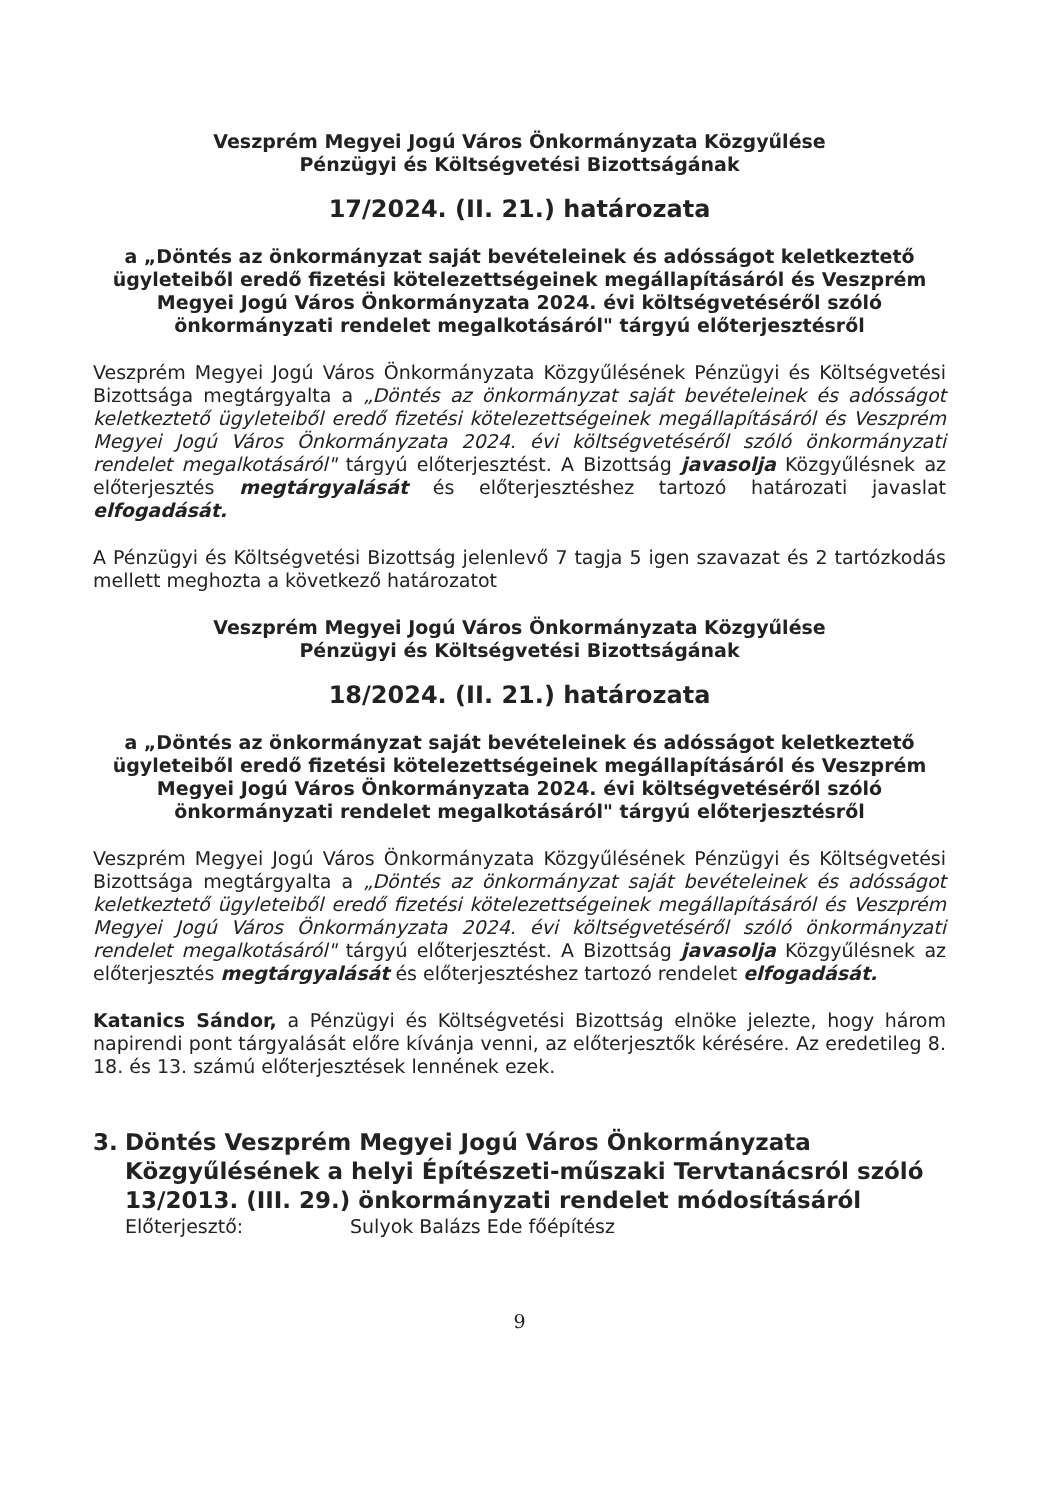Veszprém Megyei Jogú Város Önkormányzata Közgyűlése
Pénzügyi és Költségvetési Bizottságának
17/2024. (II. 21.) határozata
a „Döntés az önkormányzat saját bevételeinek és adósságot keletkeztető ügyleteiből eredő fizetési kötelezettségeinek megállapításáról és Veszprém Megyei Jogú Város Önkormányzata 2024. évi költségvetéséről szóló önkormányzati rendelet megalkotásáról" tárgyú előterjesztésről
Veszprém Megyei Jogú Város Önkormányzata Közgyűlésének Pénzügyi és Költségvetési Bizottsága megtárgyalta a „Döntés az önkormányzat saját bevételeinek és adósságot keletkeztető ügyleteiből eredő fizetési kötelezettségeinek megállapításáról és Veszprém Megyei Jogú Város Önkormányzata 2024. évi költségvetéséről szóló önkormányzati rendelet megalkotásáról" tárgyú előterjesztést. A Bizottság javasolja Közgyűlésnek az előterjesztés megtárgyalását és előterjesztéshez tartozó határozati javaslat elfogadását.
A Pénzügyi és Költségvetési Bizottság jelenlevő 7 tagja 5 igen szavazat és 2 tartózkodás mellett meghozta a következő határozatot
Veszprém Megyei Jogú Város Önkormányzata Közgyűlése
Pénzügyi és Költségvetési Bizottságának
18/2024. (II. 21.) határozata
a „Döntés az önkormányzat saját bevételeinek és adósságot keletkeztető ügyleteiből eredő fizetési kötelezettségeinek megállapításáról és Veszprém Megyei Jogú Város Önkormányzata 2024. évi költségvetéséről szóló önkormányzati rendelet megalkotásáról" tárgyú előterjesztésről
Veszprém Megyei Jogú Város Önkormányzata Közgyűlésének Pénzügyi és Költségvetési Bizottsága megtárgyalta a „Döntés az önkormányzat saját bevételeinek és adósságot keletkeztető ügyleteiből eredő fizetési kötelezettségeinek megállapításáról és Veszprém Megyei Jogú Város Önkormányzata 2024. évi költségvetéséről szóló önkormányzati rendelet megalkotásáról" tárgyú előterjesztést. A Bizottság javasolja Közgyűlésnek az előterjesztés megtárgyalását és előterjesztéshez tartozó rendelet elfogadását.
Katanics Sándor, a Pénzügyi és Költségvetési Bizottság elnöke jelezte, hogy három napirendi pont tárgyalását előre kívánja venni, az előterjesztők kérésére. Az eredetileg 8. 18. és 13. számú előterjesztések lennének ezek.
3. Döntés Veszprém Megyei Jogú Város Önkormányzata Közgyűlésének a helyi Építészeti-műszaki Tervtanácsról szóló 13/2013. (III. 29.) önkormányzati rendelet módosításáról
Előterjesztő: Sulyok Balázs Ede főépítész
9